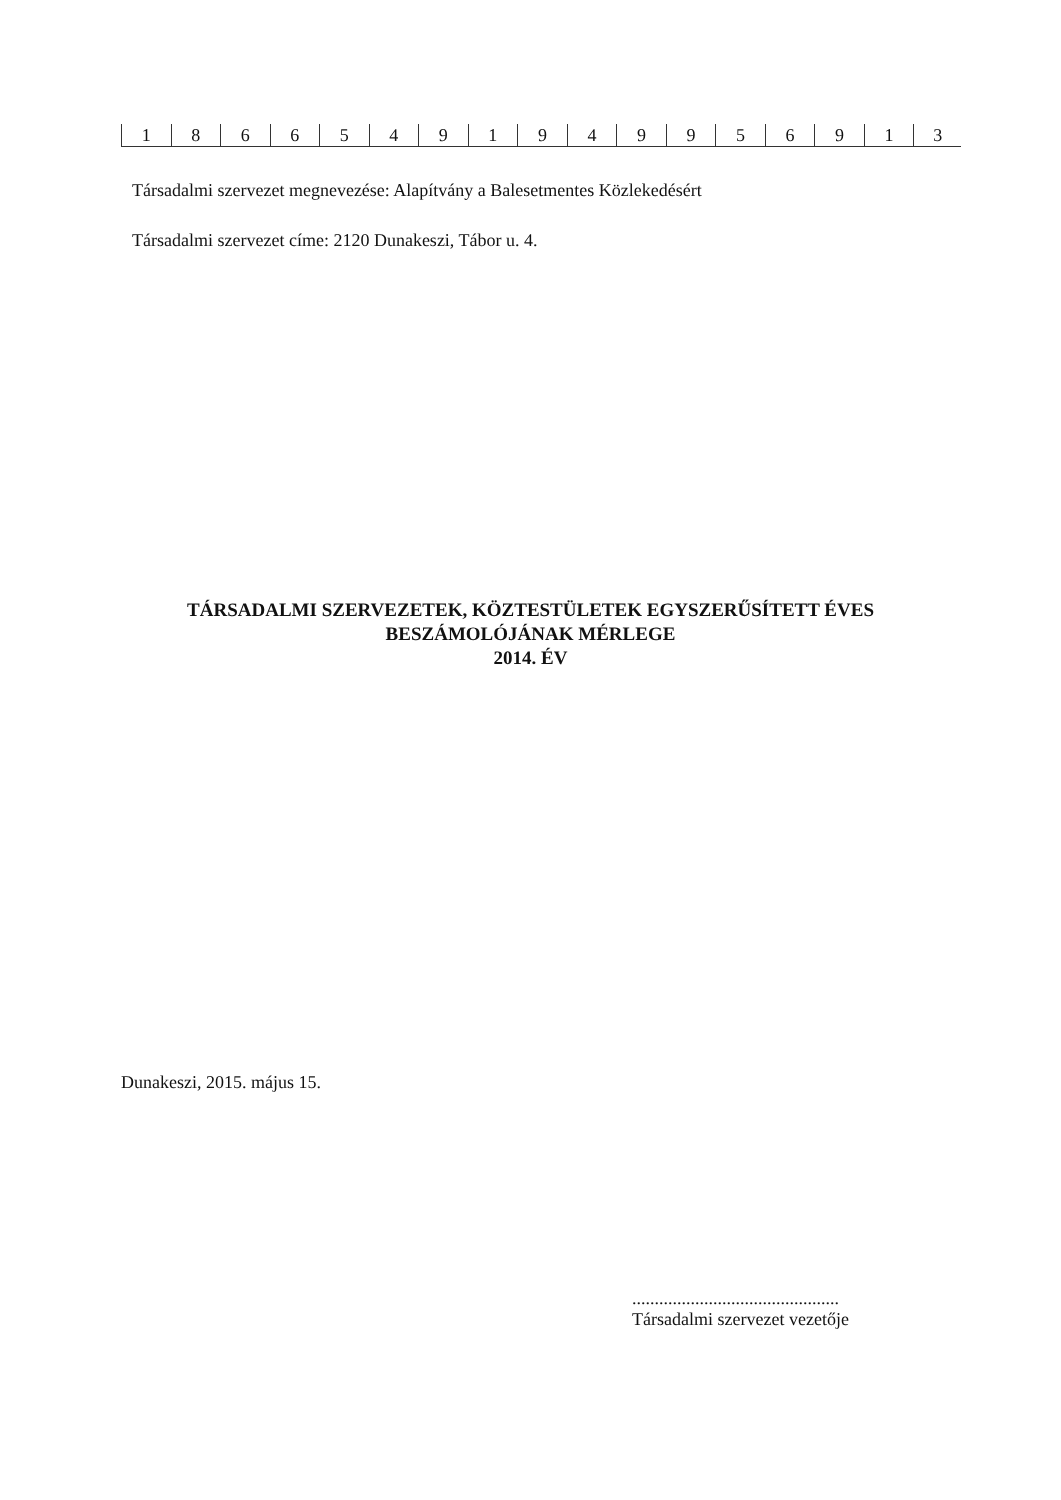| 1 | 8 | 6 | 6 | 5 | 4 | 9 | 1 | 9 | 4 | 9 | 9 | 5 | 6 | 9 | 1 | 3 |
Társadalmi szervezet megnevezése: Alapítvány a Balesetmentes Közlekedésért
Társadalmi szervezet címe: 2120 Dunakeszi, Tábor u. 4.
TÁRSADALMI SZERVEZETEK, KÖZTESTÜLETEK EGYSZERŰSÍTETT ÉVES
BESZÁMOLÓJÁNAK MÉRLEGE
2014. ÉV
Dunakeszi, 2015. május 15.
..............................................
Társadalmi szervezet vezetője